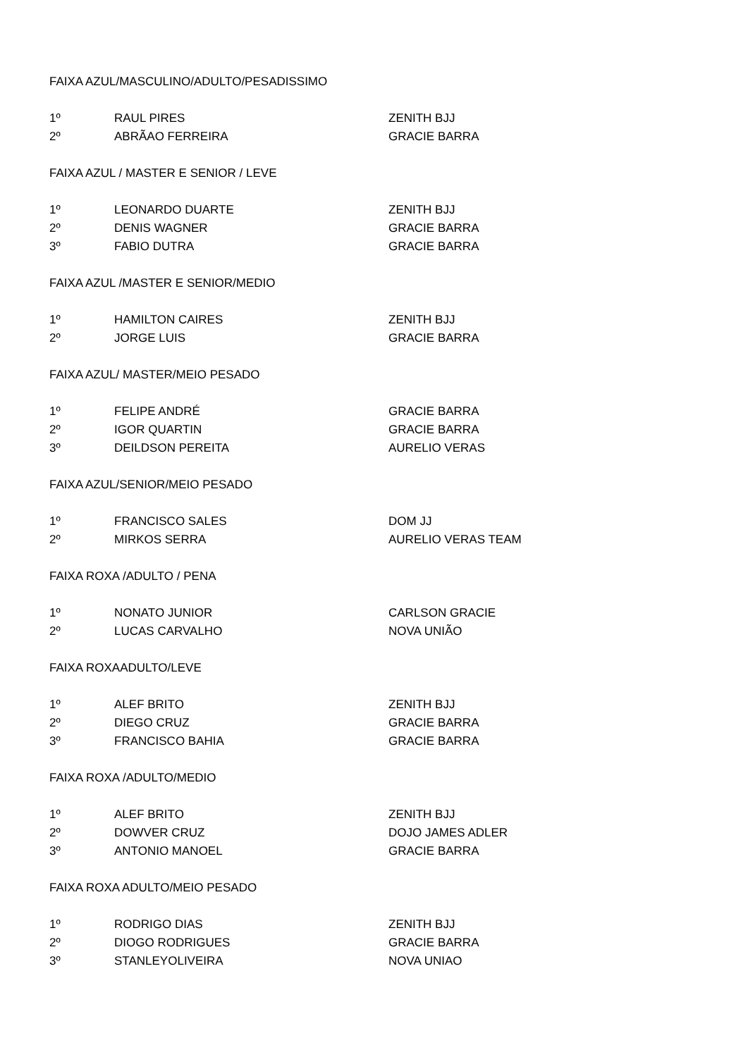| FAIXA AZUL/MASCULINO/ADULTO/PESADISSIMO | | |
| 1º | RAUL PIRES | ZENITH BJJ |
| 2º | ABRÃAO FERREIRA | GRACIE BARRA |
| FAIXA AZUL / MASTER E SENIOR / LEVE | | |
| 1º | LEONARDO DUARTE | ZENITH BJJ |
| 2º | DENIS WAGNER | GRACIE BARRA |
| 3º | FABIO DUTRA | GRACIE BARRA |
| FAIXA AZUL /MASTER E SENIOR/MEDIO | | |
| 1º | HAMILTON CAIRES | ZENITH BJJ |
| 2º | JORGE LUIS | GRACIE BARRA |
| FAIXA AZUL/ MASTER/MEIO PESADO | | |
| 1º | FELIPE ANDRÉ | GRACIE BARRA |
| 2º | IGOR QUARTIN | GRACIE BARRA |
| 3º | DEILDSON PEREITA | AURELIO VERAS |
| FAIXA AZUL/SENIOR/MEIO PESADO | | |
| 1º | FRANCISCO SALES | DOM JJ |
| 2º | MIRKOS SERRA | AURELIO VERAS TEAM |
| FAIXA ROXA /ADULTO / PENA | | |
| 1º | NONATO JUNIOR | CARLSON GRACIE |
| 2º | LUCAS CARVALHO | NOVA UNIÃO |
| FAIXA ROXAADULTO/LEVE | | |
| 1º | ALEF BRITO | ZENITH BJJ |
| 2º | DIEGO CRUZ | GRACIE BARRA |
| 3º | FRANCISCO BAHIA | GRACIE BARRA |
| FAIXA ROXA /ADULTO/MEDIO | | |
| 1º | ALEF BRITO | ZENITH BJJ |
| 2º | DOWVER CRUZ | DOJO JAMES ADLER |
| 3º | ANTONIO MANOEL | GRACIE BARRA |
| FAIXA ROXA ADULTO/MEIO PESADO | | |
| 1º | RODRIGO DIAS | ZENITH BJJ |
| 2º | DIOGO RODRIGUES | GRACIE BARRA |
| 3º | STANLEYOLIVEIRA | NOVA UNIAO |